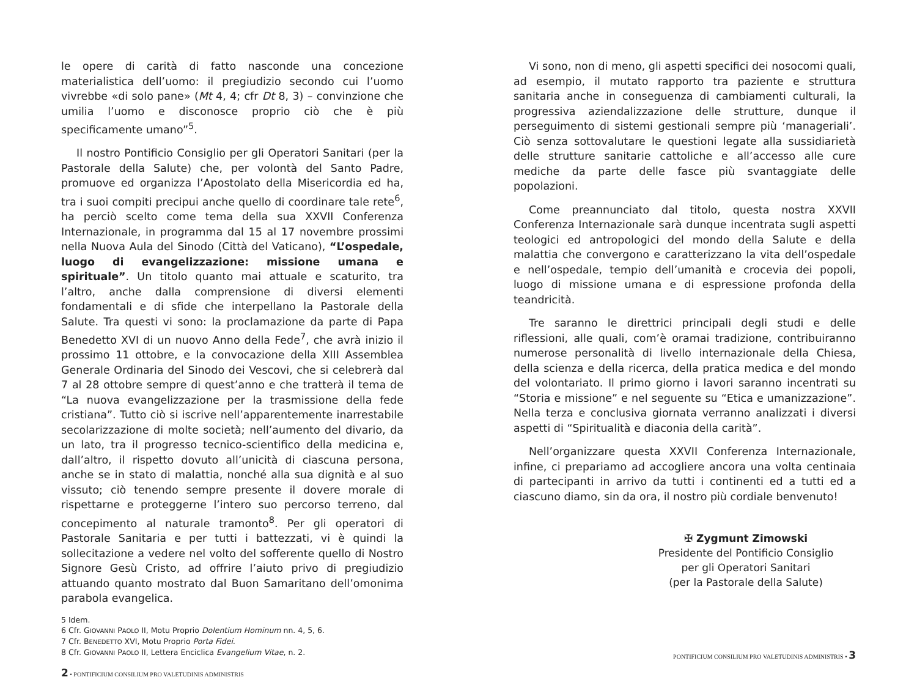le opere di carità di fatto nasconde una concezione materialistica dell’uomo: il pregiudizio secondo cui l’uomo vivrebbe «di solo pane» (Mt 4, 4; cfr Dt 8, 3) – convinzione che umilia l’uomo e disconosce proprio ciò che è più specificamente umano”<sup>5</sup>.
Il nostro Pontificio Consiglio per gli Operatori Sanitari (per la Pastorale della Salute) che, per volontà del Santo Padre, promuove ed organizza l’Apostolato della Misericordia ed ha, tra i suoi compiti precipui anche quello di coordinare tale rete<sup>6</sup>, ha perciò scelto come tema della sua XXVII Conferenza Internazionale, in programma dal 15 al 17 novembre prossimi nella Nuova Aula del Sinodo (Città del Vaticano), “L’ospedale, luogo di evangelizzazione: missione umana e spirituale”. Un titolo quanto mai attuale e scaturito, tra l’altro, anche dalla comprensione di diversi elementi fondamentali e di sfide che interpellano la Pastorale della Salute. Tra questi vi sono: la proclamazione da parte di Papa Benedetto XVI di un nuovo Anno della Fede<sup>7</sup>, che avrà inizio il prossimo 11 ottobre, e la convocazione della XIII Assemblea Generale Ordinaria del Sinodo dei Vescovi, che si celebrerà dal 7 al 28 ottobre sempre di quest’anno e che tratterà il tema de “La nuova evangelizzazione per la trasmissione della fede cristiana”. Tutto ciò si iscrive nell’apparentemente inarrestabile secolarizzazione di molte società; nell’aumento del divario, da un lato, tra il progresso tecnico-scientifico della medicina e, dall’altro, il rispetto dovuto all’unicità di ciascuna persona, anche se in stato di malattia, nonché alla sua dignità e al suo vissuto; ciò tenendo sempre presente il dovere morale di rispettarne e proteggerne l’intero suo percorso terreno, dal concepimento al naturale tramonto<sup>8</sup>. Per gli operatori di Pastorale Sanitaria e per tutti i battezzati, vi è quindi la sollecitazione a vedere nel volto del sofferente quello di Nostro Signore Gesù Cristo, ad offrire l’aiuto privo di pregiudizio attuando quanto mostrato dal Buon Samaritano dell’omonima parabola evangelica.
5 Idem.
6 Cfr. GIOVANNI PAOLO II, Motu Proprio Dolentium Hominum nn. 4, 5, 6.
7 Cfr. BENEDETTO XVI, Motu Proprio Porta Fidei.
8 Cfr. GIOVANNI PAOLO II, Lettera Enciclica Evangelium Vitae, n. 2.
2 • PONTIFICIUM CONSILIUM PRO VALETUDINIS ADMINISTRIS
Vi sono, non di meno, gli aspetti specifici dei nosocomi quali, ad esempio, il mutato rapporto tra paziente e struttura sanitaria anche in conseguenza di cambiamenti culturali, la progressiva aziendalizzazione delle strutture, dunque il perseguimento di sistemi gestionali sempre più ‘manageriali’. Ciò senza sottovalutare le questioni legate alla sussidiarietà delle strutture sanitarie cattoliche e all’accesso alle cure mediche da parte delle fasce più svantaggiate delle popolazioni.
Come preannunciato dal titolo, questa nostra XXVII Conferenza Internazionale sarà dunque incentrata sugli aspetti teologici ed antropologici del mondo della Salute e della malattia che convergono e caratterizzano la vita dell’ospedale e nell’ospedale, tempio dell’umanità e crocevia dei popoli, luogo di missione umana e di espressione profonda della teandricità.
Tre saranno le direttrici principali degli studi e delle riflessioni, alle quali, com’è oramai tradizione, contribuiranno numerose personalità di livello internazionale della Chiesa, della scienza e della ricerca, della pratica medica e del mondo del volontariato. Il primo giorno i lavori saranno incentrati su “Storia e missione” e nel seguente su “Etica e umanizzazione”. Nella terza e conclusiva giornata verranno analizzati i diversi aspetti di “Spiritualità e diaconia della carità”.
Nell’organizzare questa XXVII Conferenza Internazionale, infine, ci prepariamo ad accogliere ancora una volta centinaia di partecipanti in arrivo da tutti i continenti ed a tutti ed a ciascuno diamo, sin da ora, il nostro più cordiale benvenuto!
✠ Zygmunt Zimowski
Presidente del Pontificio Consiglio
per gli Operatori Sanitari
(per la Pastorale della Salute)
PONTIFICIUM CONSILIUM PRO VALETUDINIS ADMINISTRIS • 3